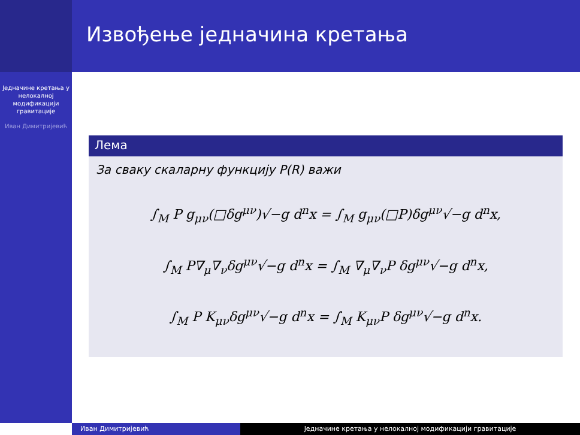Извођење једначина кретања
Једначине кретања у нелокалној модификацији гравитације
Иван Димитријевић
Лема
За сваку скаларну функцију P(R) важи
∫<sub>M</sub> P g<sub>μν</sub>(□δg<sup>μν</sup>)√−g d<sup>n</sup>x = ∫<sub>M</sub> g<sub>μν</sub>(□P)δg<sup>μν</sup>√−g d<sup>n</sup>x,
∫<sub>M</sub> P∇<sub>μ</sub>∇<sub>ν</sub>δg<sup>μν</sup>√−g d<sup>n</sup>x = ∫<sub>M</sub> ∇<sub>μ</sub>∇<sub>ν</sub>P δg<sup>μν</sup>√−g d<sup>n</sup>x,
∫<sub>M</sub> P K<sub>μν</sub>δg<sup>μν</sup>√−g d<sup>n</sup>x = ∫<sub>M</sub> K<sub>μν</sub>P δg<sup>μν</sup>√−g d<sup>n</sup>x.
Иван Димитријевић Једначине кретања у нелокалној модификацији гравитације